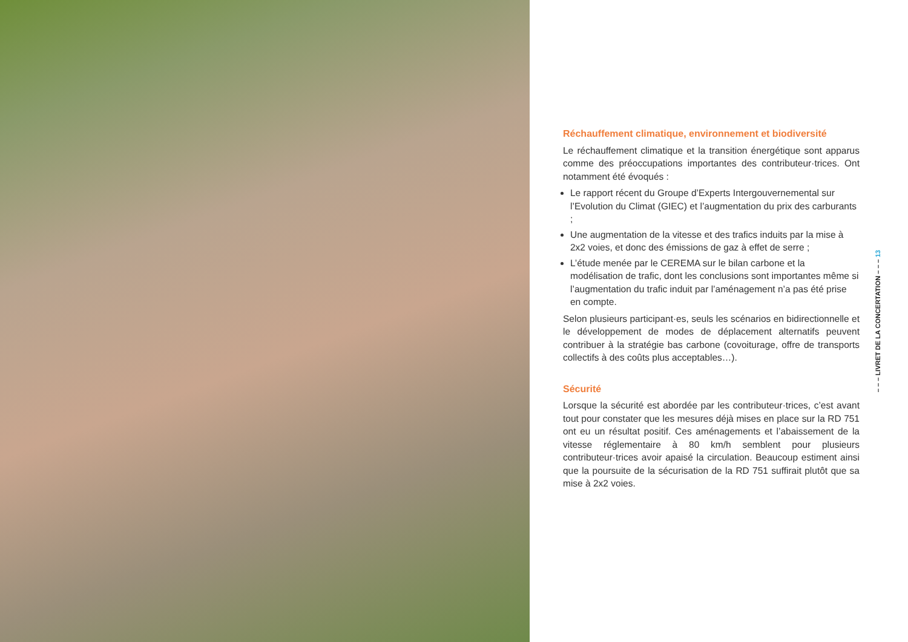Réchauffement climatique, environnement et biodiversité
Le réchauffement climatique et la transition énergétique sont apparus comme des préoccupations importantes des contributeur·trices. Ont notamment été évoqués :
Le rapport récent du Groupe d’Experts Intergouvernemental sur l’Evolution du Climat (GIEC) et l’augmentation du prix des carburants ;
Une augmentation de la vitesse et des trafics induits par la mise à 2x2 voies, et donc des émissions de gaz à effet de serre ;
L’étude menée par le CEREMA sur le bilan carbone et la modélisation de trafic, dont les conclusions sont importantes même si l’augmentation du trafic induit par l’aménagement n’a pas été prise en compte.
Selon plusieurs participant·es, seuls les scénarios en bidirectionnelle et le développement de modes de déplacement alternatifs peuvent contribuer à la stratégie bas carbone (covoiturage, offre de transports collectifs à des coûts plus acceptables…).
Sécurité
Lorsque la sécurité est abordée par les contributeur·trices, c’est avant tout pour constater que les mesures déjà mises en place sur la RD 751 ont eu un résultat positif. Ces aménagements et l’abaissement de la vitesse réglementaire à 80 km/h semblent pour plusieurs contributeur·trices avoir apaisé la circulation. Beaucoup estiment ainsi que la poursuite de la sécurisation de la RD 751 suffirait plutôt que sa mise à 2x2 voies.
– – – LIVRET DE LA CONCERTATION – – – 13